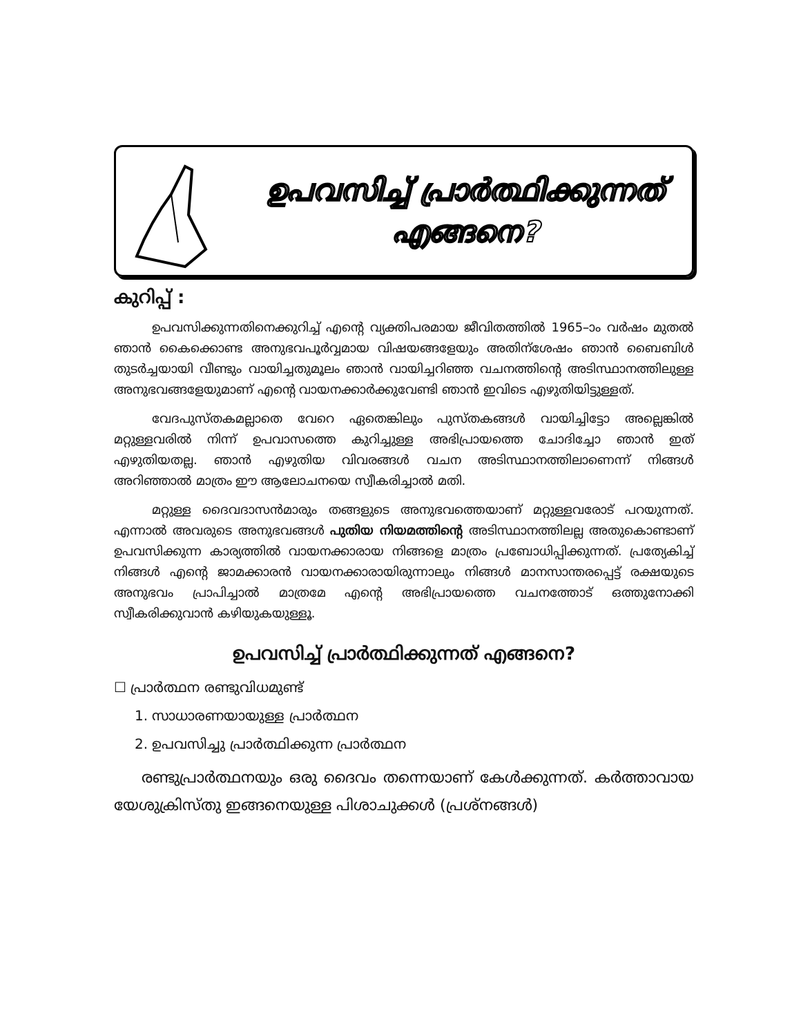ഉപവസിച്ച് പ്രാർത്ഥിക്കുന്നത്
എങ്ങനെ?
കുറിപ്പ് :
ഉപവസിക്കുന്നതിനെക്കുറിച്ച് എന്റെ വ്യക്തിപരമായ ജീവിതത്തിൽ 1965–ാം വർഷം മുതൽ ഞാൻ കൈക്കൊണ്ട അനുഭവപൂർവ്വമായ വിഷയങ്ങളേയും അതിന്ശേഷം ഞാൻ ബൈബിൾ തുടർച്ചയായി വീണ്ടും വായിച്ചതുമൂലം ഞാൻ വായിച്ചറിഞ്ഞ വചനത്തിന്റെ അടിസ്ഥാനത്തിലുള്ള അനുഭവങ്ങളേയുമാണ് എന്റെ വായനക്കാർക്കുവേണ്ടി ഞാൻ ഇവിടെ എഴുതിയിട്ടുള്ളത്.
വേദപുസ്തകമല്ലാതെ വേറെ ഏതെങ്കിലും പുസ്തകങ്ങൾ വായിച്ചിട്ടോ അല്ലെങ്കിൽ മറ്റുള്ളവരിൽ നിന്ന് ഉപവാസത്തെ കുറിച്ചുള്ള അഭിപ്രായത്തെ ചോദിച്ചോ ഞാൻ ഇത് എഴുതിയതല്ല. ഞാൻ എഴുതിയ വിവരങ്ങൾ വചന അടിസ്ഥാനത്തിലാണെന്ന് നിങ്ങൾ അറിഞ്ഞാൽ മാത്രം ഈ ആലോചനയെ സ്വീകരിച്ചാൽ മതി.
മറ്റുള്ള ദൈവദാസൻമാരും തങ്ങളുടെ അനുഭവത്തെയാണ് മറ്റുള്ളവരോട് പറയുന്നത്. എന്നാൽ അവരുടെ അനുഭവങ്ങൾ പുതിയ നിയമത്തിന്റെ അടിസ്ഥാനത്തിലല്ല അതുകൊണ്ടാണ് ഉപവസിക്കുന്ന കാര്യത്തിൽ വായനക്കാരായ നിങ്ങളെ മാത്രം പ്രബോധിപ്പിക്കുന്നത്. പ്രത്യേകിച്ച് നിങ്ങൾ എന്റെ ജാമക്കാരൻ വായനക്കാരായിരുന്നാലും നിങ്ങൾ മാനസാന്തരപ്പെട്ട് രക്ഷയുടെ അനുഭവം പ്രാപിച്ചാൽ മാത്രമേ എന്റെ അഭിപ്രായത്തെ വചനത്തോട് ഒത്തുനോക്കി സ്വീകരിക്കുവാൻ കഴിയുകയുള്ളൂ.
ഉപവസിച്ച് പ്രാർത്ഥിക്കുന്നത് എങ്ങനെ?
☐ പ്രാർത്ഥന രണ്ടുവിധമുണ്ട്
1. സാധാരണയായുള്ള പ്രാർത്ഥന
2. ഉപവസിച്ചു പ്രാർത്ഥിക്കുന്ന പ്രാർത്ഥന
രണ്ടുപ്രാർത്ഥനയും ഒരു ദൈവം തന്നെയാണ് കേൾക്കുന്നത്. കർത്താവായ യേശുക്രിസ്തു ഇങ്ങനെയുള്ള പിശാചുക്കൾ (പ്രശ്നങ്ങൾ)